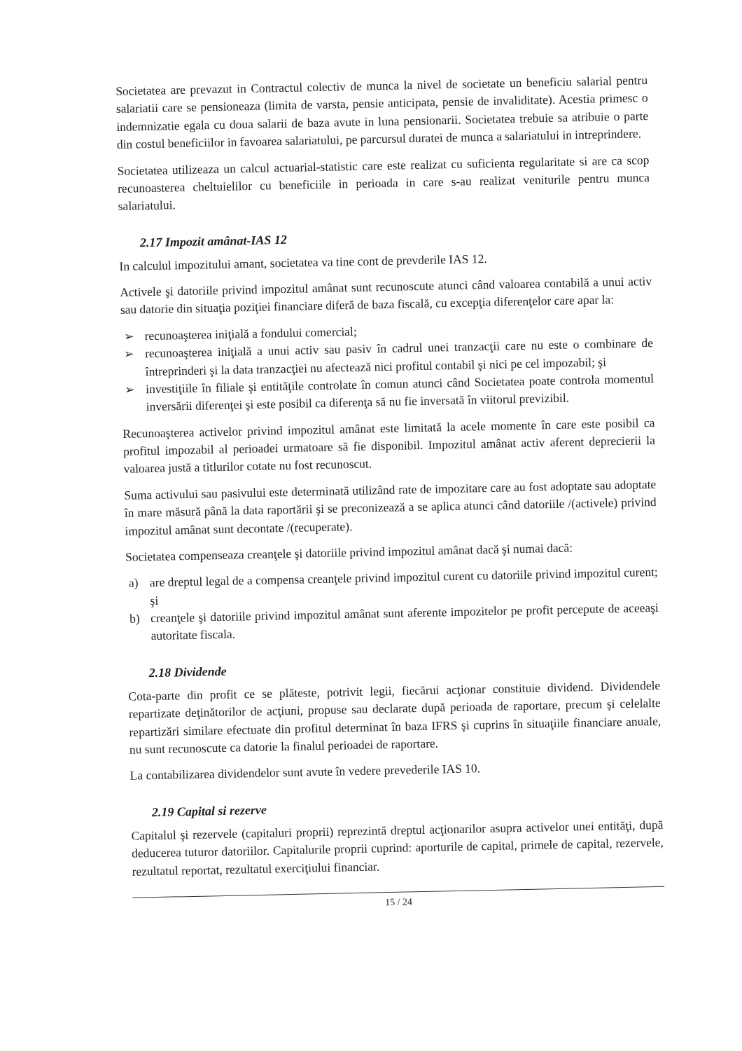Societatea are prevazut in Contractul colectiv de munca la nivel de societate un beneficiu salarial pentru salariatii care se pensioneaza (limita de varsta, pensie anticipata, pensie de invaliditate). Acestia primesc o indemnizatie egala cu doua salarii de baza avute in luna pensionarii. Societatea trebuie sa atribuie o parte din costul beneficiilor in favoarea salariatului, pe parcursul duratei de munca a salariatului in intreprindere.
Societatea utilizeaza un calcul actuarial-statistic care este realizat cu suficienta regularitate si are ca scop recunoasterea cheltuielilor cu beneficiile in perioada in care s-au realizat veniturile pentru munca salariatului.
2.17 Impozit amânat-IAS 12
In calculul impozitului amant, societatea va tine cont de prevderile IAS 12.
Activele şi datoriile privind impozitul amânat sunt recunoscute atunci când valoarea contabilă a unui activ sau datorie din situaţia poziţiei financiare diferă de baza fiscală, cu excepţia diferenţelor care apar la:
➢ recunoaşterea iniţială a fondului comercial;
➢ recunoaşterea iniţială a unui activ sau pasiv în cadrul unei tranzacţii care nu este o combinare de întreprinderi şi la data tranzacţiei nu afectează nici profitul contabil şi nici pe cel impozabil; şi
➢ investiţiile în filiale şi entităţile controlate în comun atunci când Societatea poate controla momentul inversării diferenţei şi este posibil ca diferenţa să nu fie inversată în viitorul previzibil.
Recunoaşterea activelor privind impozitul amânat este limitată la acele momente în care este posibil ca profitul impozabil al perioadei urmatoare să fie disponibil. Impozitul amânat activ aferent deprecierii la valoarea justă a titlurilor cotate nu fost recunoscut.
Suma activului sau pasivului este determinată utilizând rate de impozitare care au fost adoptate sau adoptate în mare măsură până la data raportării şi se preconizează a se aplica atunci când datoriile /(activele) privind impozitul amânat sunt decontate /(recuperate).
Societatea compenseaza creanţele şi datoriile privind impozitul amânat dacă şi numai dacă:
a) are dreptul legal de a compensa creanţele privind impozitul curent cu datoriile privind impozitul curent; şi
b) creanţele şi datoriile privind impozitul amânat sunt aferente impozitelor pe profit percepute de aceeaşi autoritate fiscala.
2.18 Dividende
Cota-parte din profit ce se plăteste, potrivit legii, fiecărui acţionar constituie dividend. Dividendele repartizate deţinătorilor de acţiuni, propuse sau declarate după perioada de raportare, precum şi celelalte repartizări similare efectuate din profitul determinat în baza IFRS şi cuprins în situaţiile financiare anuale, nu sunt recunoscute ca datorie la finalul perioadei de raportare.
La contabilizarea dividendelor sunt avute în vedere prevederile IAS 10.
2.19 Capital si rezerve
Capitalul şi rezervele (capitaluri proprii) reprezintă dreptul acţionarilor asupra activelor unei entităţi, după deducerea tuturor datoriilor. Capitalurile proprii cuprind: aporturile de capital, primele de capital, rezervele, rezultatul reportat, rezultatul exerciţiului financiar.
15 / 24